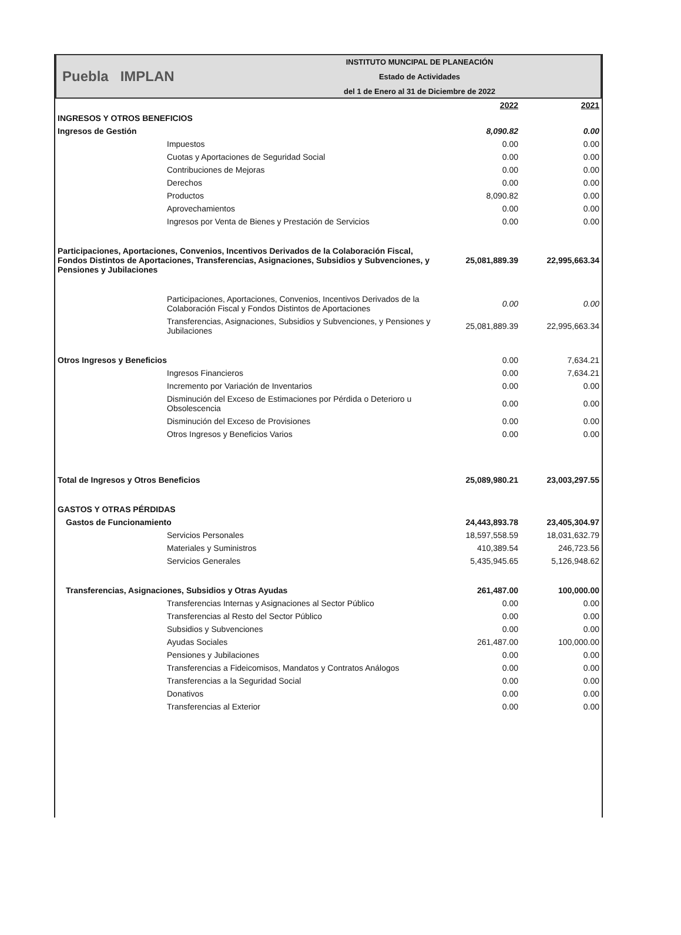Puebla IMPLAN
INSTITUTO MUNCIPAL DE PLANEACIÓN
Estado de Actividades
del 1 de Enero al 31 de Diciembre de 2022
| | 2022 | 2021 |
| INGRESOS Y OTROS BENEFICIOS | | |
| Ingresos de Gestión | 8,090.82 | 0.00 |
| Impuestos | 0.00 | 0.00 |
| Cuotas y Aportaciones de Seguridad Social | 0.00 | 0.00 |
| Contribuciones de Mejoras | 0.00 | 0.00 |
| Derechos | 0.00 | 0.00 |
| Productos | 8,090.82 | 0.00 |
| Aprovechamientos | 0.00 | 0.00 |
| Ingresos por Venta de Bienes y Prestación de Servicios | 0.00 | 0.00 |
| Participaciones, Aportaciones, Convenios, Incentivos Derivados de la Colaboración Fiscal, Fondos Distintos de Aportaciones, Transferencias, Asignaciones, Subsidios y Subvenciones, y Pensiones y Jubilaciones | 25,081,889.39 | 22,995,663.34 |
| Participaciones, Aportaciones, Convenios, Incentivos Derivados de la Colaboración Fiscal y Fondos Distintos de Aportaciones | 0.00 | 0.00 |
| Transferencias, Asignaciones, Subsidios y Subvenciones, y Pensiones y Jubilaciones | 25,081,889.39 | 22,995,663.34 |
| Otros Ingresos y Beneficios | 0.00 | 7,634.21 |
| Ingresos Financieros | 0.00 | 7,634.21 |
| Incremento por Variación de Inventarios | 0.00 | 0.00 |
| Disminución del Exceso de Estimaciones por Pérdida o Deterioro u Obsolescencia | 0.00 | 0.00 |
| Disminución del Exceso de Provisiones | 0.00 | 0.00 |
| Otros Ingresos y Beneficios Varios | 0.00 | 0.00 |
| Total de Ingresos y Otros Beneficios | 25,089,980.21 | 23,003,297.55 |
| GASTOS Y OTRAS PÉRDIDAS | | |
| Gastos de Funcionamiento | 24,443,893.78 | 23,405,304.97 |
| Servicios Personales | 18,597,558.59 | 18,031,632.79 |
| Materiales y Suministros | 410,389.54 | 246,723.56 |
| Servicios Generales | 5,435,945.65 | 5,126,948.62 |
| Transferencias, Asignaciones, Subsidios y Otras Ayudas | 261,487.00 | 100,000.00 |
| Transferencias Internas y Asignaciones al Sector Público | 0.00 | 0.00 |
| Transferencias al Resto del Sector Público | 0.00 | 0.00 |
| Subsidios y Subvenciones | 0.00 | 0.00 |
| Ayudas Sociales | 261,487.00 | 100,000.00 |
| Pensiones y Jubilaciones | 0.00 | 0.00 |
| Transferencias a Fideicomisos, Mandatos y Contratos Análogos | 0.00 | 0.00 |
| Transferencias a la Seguridad Social | 0.00 | 0.00 |
| Donativos | 0.00 | 0.00 |
| Transferencias al Exterior | 0.00 | 0.00 |